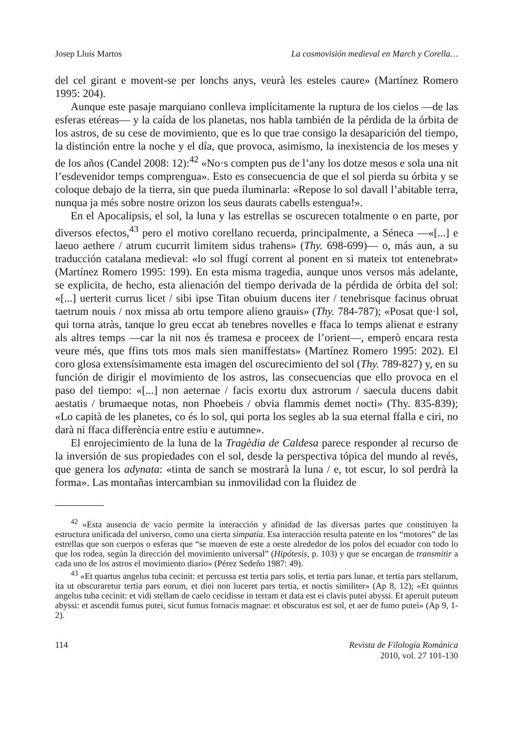Josep Lluís Martos La cosmovisión medieval en March y Corella…
del cel girant e movent-se per lonchs anys, veurà les esteles caure» (Martínez Romero 1995: 204).
Aunque este pasaje marquiano conlleva implícitamente la ruptura de los cielos —de las esferas etéreas— y la caída de los planetas, nos habla también de la pérdida de la órbita de los astros, de su cese de movimiento, que es lo que trae consigo la desaparición del tiempo, la distinción entre la noche y el día, que provoca, asimismo, la inexistencia de los meses y de los años (Candel 2008: 12):<sup>42</sup> «No·s compten pus de l’any los dotze mesos e sola una nit l’esdevenidor temps comprengua». Esto es consecuencia de que el sol pierda su órbita y se coloque debajo de la tierra, sin que pueda iluminarla: «Repose lo sol davall l’abitable terra, nunqua ja més sobre nostre orizon los seus daurats cabells estengua!».
En el Apocalipsis, el sol, la luna y las estrellas se oscurecen totalmente o en parte, por diversos efectos,<sup>43</sup> pero el motivo corellano recuerda, principalmente, a Séneca —«[...] e laeuo aethere / atrum cucurrit limitem sidus trahens» (Thy. 698-699)— o, más aun, a su traducción catalana medieval: «lo sol ffugí corrent al ponent en si mateix tot entenebrat» (Martínez Romero 1995: 199). En esta misma tragedia, aunque unos versos más adelante, se explicita, de hecho, esta alienación del tiempo derivada de la pérdida de órbita del sol: «[...] uerterit currus licet / sibi ipse Titan obuium ducens iter / tenebrisque facinus obruat taetrum nouis / nox missa ab ortu tempore alieno grauis» (Thy. 784-787); «Posat que·l sol, qui torna atràs, tanque lo greu eccat ab tenebres novelles e ffaca lo temps alienat e estrany als altres temps —car la nit nos és tramesa e proceex de l’orient—, emperò encara resta veure més, que ffins tots mos mals sien maniffestats» (Martínez Romero 1995: 202). El coro glosa extensísimamente esta imagen del oscurecimiento del sol (Thy. 789-827) y, en su función de dirigir el movimiento de los astros, las consecuencias que ello provoca en el paso del tiempo: «[...] non aeternae / facis exortu dux astrorum / saecula ducens dabit aestatis / brumaeque notas, non Phoebeis / obvia flammis demet nocti» (Thy. 835-839); «Lo capità de les planetes, co és lo sol, qui porta los segles ab la sua eternal ffalla e ciri, no darà ni ffaca differència entre estiu e autumne».
El enrojecimiento de la luna de la Tragèdia de Caldesa parece responder al recurso de la inversión de sus propiedades con el sol, desde la perspectiva tópica del mundo al revés, que genera los adynata: «tinta de sanch se mostrarà la luna / e, tot escur, lo sol perdrà la forma». Las montañas intercambian su inmovilidad con la fluidez de
<sup>42</sup> «Esta ausencia de vacío permite la interacción y afinidad de las diversas partes que constituyen la estructura unificada del universo, como una cierta simpatía. Esa interacción resulta patente en los “motores” de las estrellas que son cuerpos o esferas que “se mueven de este a oeste alrededor de los polos del ecuador con todo lo que los rodea, según la dirección del movimiento universal” (Hipótesis, p. 103) y que se encargan de transmitir a cada uno de los astros el movimiento diario» (Pérez Sedeño 1987: 49).
<sup>43</sup> «Et quartus angelus tuba cecinit: et percussa est tertia pars solis, et tertia pars lunae, et tertia pars stellarum, ita ut obscuraretur tertia pars eorum, et diei non luceret pars tertia, et noctis similiter» (Ap 8, 12); «Et quintus angelus tuba cecinit: et vidi stellam de caelo cecidisse in terram et data est ei clavis putei abyssi. Et aperuit puteum abyssi: et ascendit fumus putei, sicut fumus fornacis magnae: et obscuratus est sol, et aer de fumo putei» (Ap 9, 1-2).
114 Revista de Filología Románica
2010, vol. 27 101-130